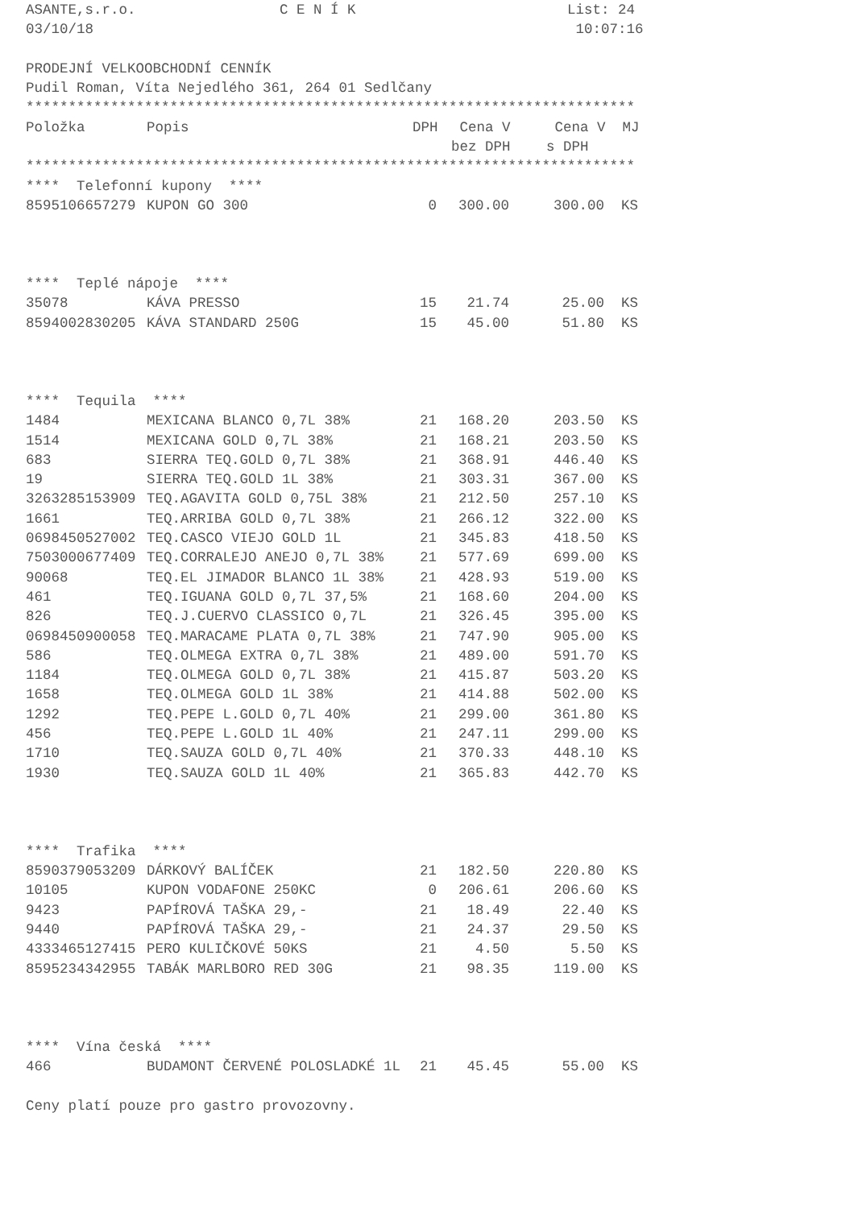ASANTE,s.r.o. C E N Í K List: 24 03/10/18 10:07:16 PRODEJNÍ VELKOOBCHODNÍ CENNÍK Pudil Roman, Víta Nejedlého 361, 264 01 Sedlčany ************************************************************************
| Položka | Popis | DPH | Cena V | Cena V | MJ |
| --- | --- | --- | --- | --- | --- |
| | | | bez DPH | s DPH | |
************************************************************************ **** Telefonní kupony ****
| 8595106657279 | KUPON GO 300 | 0 | 300.00 | 300.00 | KS |
**** Teplé nápoje ****
| 35078 | KÁVA PRESSO | 15 | 21.74 | 25.00 | KS |
| 8594002830205 | KÁVA STANDARD 250G | 15 | 45.00 | 51.80 | KS |
**** Tequila ****
| 1484 | MEXICANA BLANCO 0,7L 38% | 21 | 168.20 | 203.50 | KS |
| 1514 | MEXICANA GOLD 0,7L 38% | 21 | 168.21 | 203.50 | KS |
| 683 | SIERRA TEQ.GOLD 0,7L 38% | 21 | 368.91 | 446.40 | KS |
| 19 | SIERRA TEQ.GOLD 1L 38% | 21 | 303.31 | 367.00 | KS |
| 3263285153909 | TEQ.AGAVITA GOLD 0,75L 38% | 21 | 212.50 | 257.10 | KS |
| 1661 | TEQ.ARRIBA GOLD 0,7L 38% | 21 | 266.12 | 322.00 | KS |
| 0698450527002 | TEQ.CASCO VIEJO GOLD 1L | 21 | 345.83 | 418.50 | KS |
| 7503000677409 | TEQ.CORRALEJO ANEJO 0,7L 38% | 21 | 577.69 | 699.00 | KS |
| 90068 | TEQ.EL JIMADOR BLANCO 1L 38% | 21 | 428.93 | 519.00 | KS |
| 461 | TEQ.IGUANA GOLD 0,7L 37,5% | 21 | 168.60 | 204.00 | KS |
| 826 | TEQ.J.CUERVO CLASSICO 0,7L | 21 | 326.45 | 395.00 | KS |
| 0698450900058 | TEQ.MARACAME PLATA 0,7L 38% | 21 | 747.90 | 905.00 | KS |
| 586 | TEQ.OLMEGA EXTRA 0,7L 38% | 21 | 489.00 | 591.70 | KS |
| 1184 | TEQ.OLMEGA GOLD 0,7L 38% | 21 | 415.87 | 503.20 | KS |
| 1658 | TEQ.OLMEGA GOLD 1L 38% | 21 | 414.88 | 502.00 | KS |
| 1292 | TEQ.PEPE L.GOLD 0,7L 40% | 21 | 299.00 | 361.80 | KS |
| 456 | TEQ.PEPE L.GOLD 1L 40% | 21 | 247.11 | 299.00 | KS |
| 1710 | TEQ.SAUZA GOLD 0,7L 40% | 21 | 370.33 | 448.10 | KS |
| 1930 | TEQ.SAUZA GOLD 1L 40% | 21 | 365.83 | 442.70 | KS |
**** Trafika ****
| 8590379053209 | DÁRKOVÝ BALÍČEK | 21 | 182.50 | 220.80 | KS |
| 10105 | KUPON VODAFONE 250KC | 0 | 206.61 | 206.60 | KS |
| 9423 | PAPÍROVÁ TAŠKA 29,- | 21 | 18.49 | 22.40 | KS |
| 9440 | PAPÍROVÁ TAŠKA 29,- | 21 | 24.37 | 29.50 | KS |
| 4333465127415 | PERO KULIČKOVÉ 50KS | 21 | 4.50 | 5.50 | KS |
| 8595234342955 | TABÁK MARLBORO RED 30G | 21 | 98.35 | 119.00 | KS |
**** Vína česká ****
| 466 | BUDAMONT ČERVENÉ POLOSLADKÉ 1L | 21 | 45.45 | 55.00 | KS |
Ceny platí pouze pro gastro provozovny.